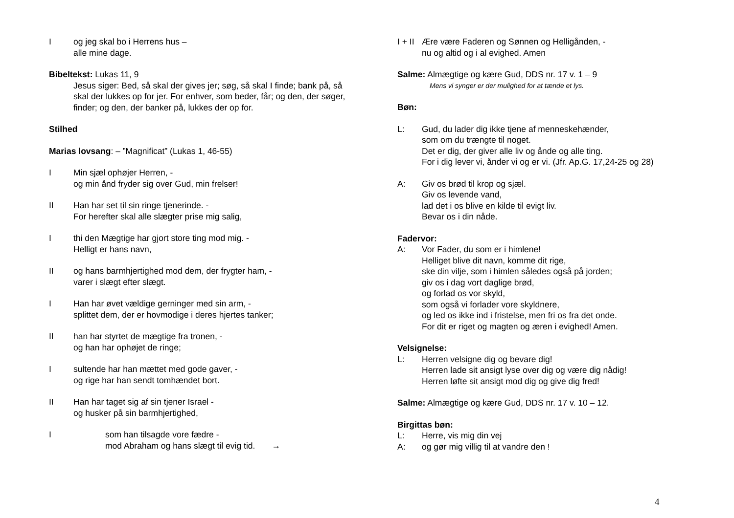I og jeg skal bo i Herrens hus –
alle mine dage.
Bibeltekst: Lukas 11, 9
Jesus siger: Bed, så skal der gives jer; søg, så skal I finde; bank på, så skal der lukkes op for jer. For enhver, som beder, får; og den, der søger, finder; og den, der banker på, lukkes der op for.
Stilhed
Marias lovsang: – ”Magnificat” (Lukas 1, 46-55)
I Min sjæl ophøjer Herren, -
og min ånd fryder sig over Gud, min frelser!
II Han har set til sin ringe tjenerinde. -
For herefter skal alle slægter prise mig salig,
I thi den Mægtige har gjort store ting mod mig. -
Helligt er hans navn,
II og hans barmhjertighed mod dem, der frygter ham, -
varer i slægt efter slægt.
I Han har øvet vældige gerninger med sin arm, -
splittet dem, der er hovmodige i deres hjertes tanker;
II han har styrtet de mægtige fra tronen, -
og han har ophøjet de ringe;
I sultende har han mættet med gode gaver, -
og rige har han sendt tomhændet bort.
II Han har taget sig af sin tjener Israel -
og husker på sin barmhjertighed,
I som han tilsagde vore fædre -
mod Abraham og hans slægt til evig tid. →
I + II
Ære være Faderen og Sønnen og Helligånden, -
nu og altid og i al evighed. Amen
Salme: Almægtige og kære Gud, DDS nr. 17 v. 1 – 9
Mens vi synger er der mulighed for at tænde et lys.
Bøn:
L: Gud, du lader dig ikke tjene af menneskehænder,
som om du trængte til noget.
Det er dig, der giver alle liv og ånde og alle ting.
For i dig lever vi, ånder vi og er vi. (Jfr. Ap.G. 17,24-25 og 28)
A: Giv os brød til krop og sjæl.
Giv os levende vand,
lad det i os blive en kilde til evigt liv.
Bevar os i din nåde.
Fadervor:
A: Vor Fader, du som er i himlene!
Helliget blive dit navn, komme dit rige,
ske din vilje, som i himlen således også på jorden;
giv os i dag vort daglige brød,
og forlad os vor skyld,
som også vi forlader vore skyldnere,
og led os ikke ind i fristelse, men fri os fra det onde.
For dit er riget og magten og æren i evighed! Amen.
Velsignelse:
L: Herren velsigne dig og bevare dig!
Herren lade sit ansigt lyse over dig og være dig nådig!
Herren løfte sit ansigt mod dig og give dig fred!
Salme: Almægtige og kære Gud, DDS nr. 17 v. 10 – 12.
Birgittas bøn:
L: Herre, vis mig din vej
A: og gør mig villig til at vandre den !
4